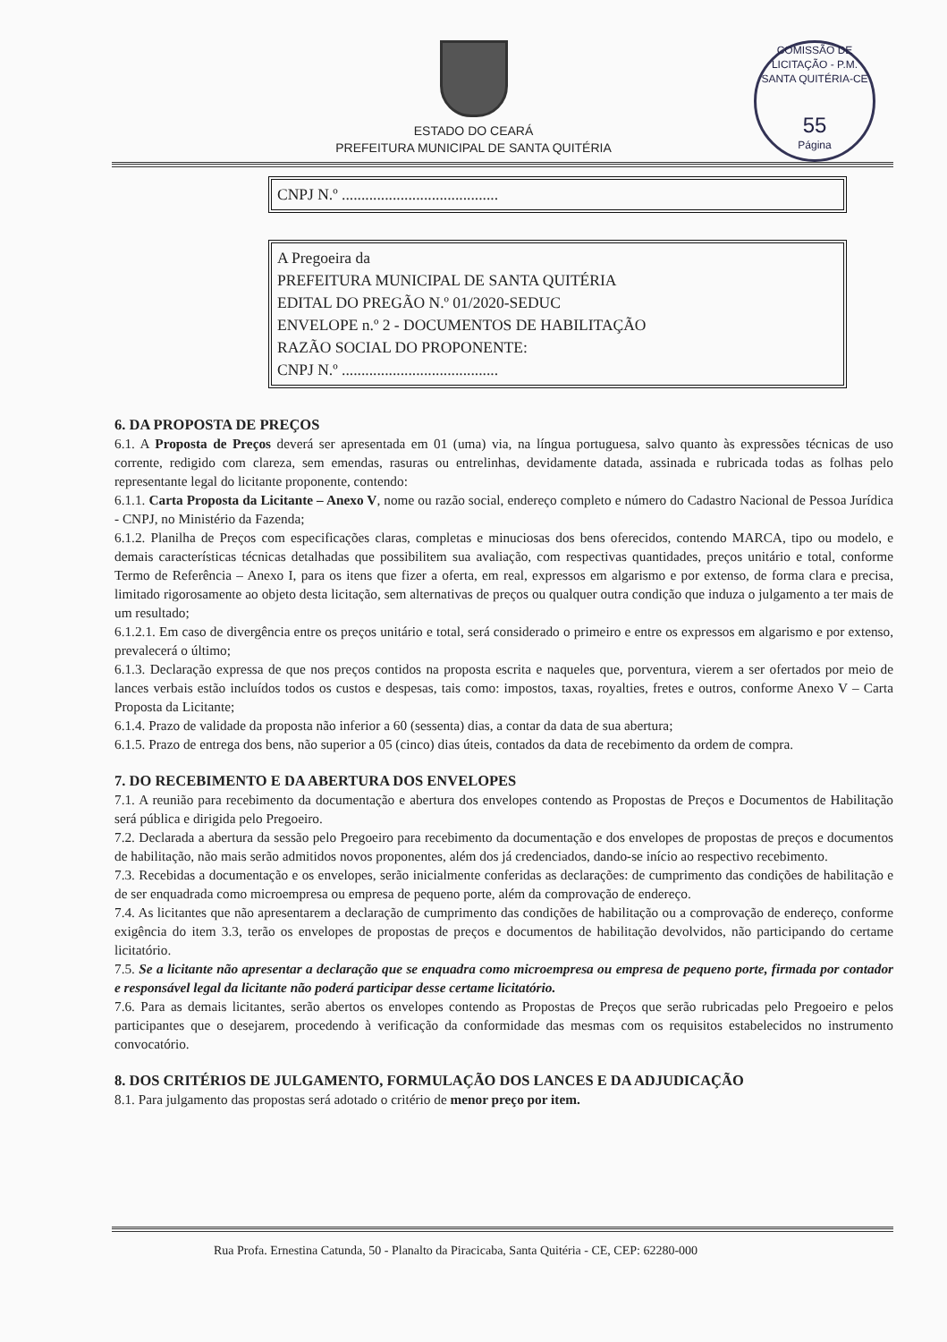ESTADO DO CEARÁ
PREFEITURA MUNICIPAL DE SANTA QUITÉRIA
COMISSÃO DE LICITAÇÃO - P.M. SANTA QUITÉRIA-CE
55
Página
CNPJ N.º ........................................
A Pregoeira da
PREFEITURA MUNICIPAL DE SANTA QUITÉRIA
EDITAL DO PREGÃO N.º 01/2020-SEDUC
ENVELOPE n.º 2 - DOCUMENTOS DE HABILITAÇÃO
RAZÃO SOCIAL DO PROPONENTE:
CNPJ N.º ........................................
6. DA PROPOSTA DE PREÇOS
6.1. A Proposta de Preços deverá ser apresentada em 01 (uma) via, na língua portuguesa, salvo quanto às expressões técnicas de uso corrente, redigido com clareza, sem emendas, rasuras ou entrelinhas, devidamente datada, assinada e rubricada todas as folhas pelo representante legal do licitante proponente, contendo:
6.1.1. Carta Proposta da Licitante – Anexo V, nome ou razão social, endereço completo e número do Cadastro Nacional de Pessoa Jurídica - CNPJ, no Ministério da Fazenda;
6.1.2. Planilha de Preços com especificações claras, completas e minuciosas dos bens oferecidos, contendo MARCA, tipo ou modelo, e demais características técnicas detalhadas que possibilitem sua avaliação, com respectivas quantidades, preços unitário e total, conforme Termo de Referência – Anexo I, para os itens que fizer a oferta, em real, expressos em algarismo e por extenso, de forma clara e precisa, limitado rigorosamente ao objeto desta licitação, sem alternativas de preços ou qualquer outra condição que induza o julgamento a ter mais de um resultado;
6.1.2.1. Em caso de divergência entre os preços unitário e total, será considerado o primeiro e entre os expressos em algarismo e por extenso, prevalecerá o último;
6.1.3. Declaração expressa de que nos preços contidos na proposta escrita e naqueles que, porventura, vierem a ser ofertados por meio de lances verbais estão incluídos todos os custos e despesas, tais como: impostos, taxas, royalties, fretes e outros, conforme Anexo V – Carta Proposta da Licitante;
6.1.4. Prazo de validade da proposta não inferior a 60 (sessenta) dias, a contar da data de sua abertura;
6.1.5. Prazo de entrega dos bens, não superior a 05 (cinco) dias úteis, contados da data de recebimento da ordem de compra.
7. DO RECEBIMENTO E DA ABERTURA DOS ENVELOPES
7.1. A reunião para recebimento da documentação e abertura dos envelopes contendo as Propostas de Preços e Documentos de Habilitação será pública e dirigida pelo Pregoeiro.
7.2. Declarada a abertura da sessão pelo Pregoeiro para recebimento da documentação e dos envelopes de propostas de preços e documentos de habilitação, não mais serão admitidos novos proponentes, além dos já credenciados, dando-se início ao respectivo recebimento.
7.3. Recebidas a documentação e os envelopes, serão inicialmente conferidas as declarações: de cumprimento das condições de habilitação e de ser enquadrada como microempresa ou empresa de pequeno porte, além da comprovação de endereço.
7.4. As licitantes que não apresentarem a declaração de cumprimento das condições de habilitação ou a comprovação de endereço, conforme exigência do item 3.3, terão os envelopes de propostas de preços e documentos de habilitação devolvidos, não participando do certame licitatório.
7.5. Se a licitante não apresentar a declaração que se enquadra como microempresa ou empresa de pequeno porte, firmada por contador e responsável legal da licitante não poderá participar desse certame licitatório.
7.6. Para as demais licitantes, serão abertos os envelopes contendo as Propostas de Preços que serão rubricadas pelo Pregoeiro e pelos participantes que o desejarem, procedendo à verificação da conformidade das mesmas com os requisitos estabelecidos no instrumento convocatório.
8. DOS CRITÉRIOS DE JULGAMENTO, FORMULAÇÃO DOS LANCES E DA ADJUDICAÇÃO
8.1. Para julgamento das propostas será adotado o critério de menor preço por item.
Rua Profa. Ernestina Catunda, 50 - Planalto da Piracicaba, Santa Quitéria - CE, CEP: 62280-000